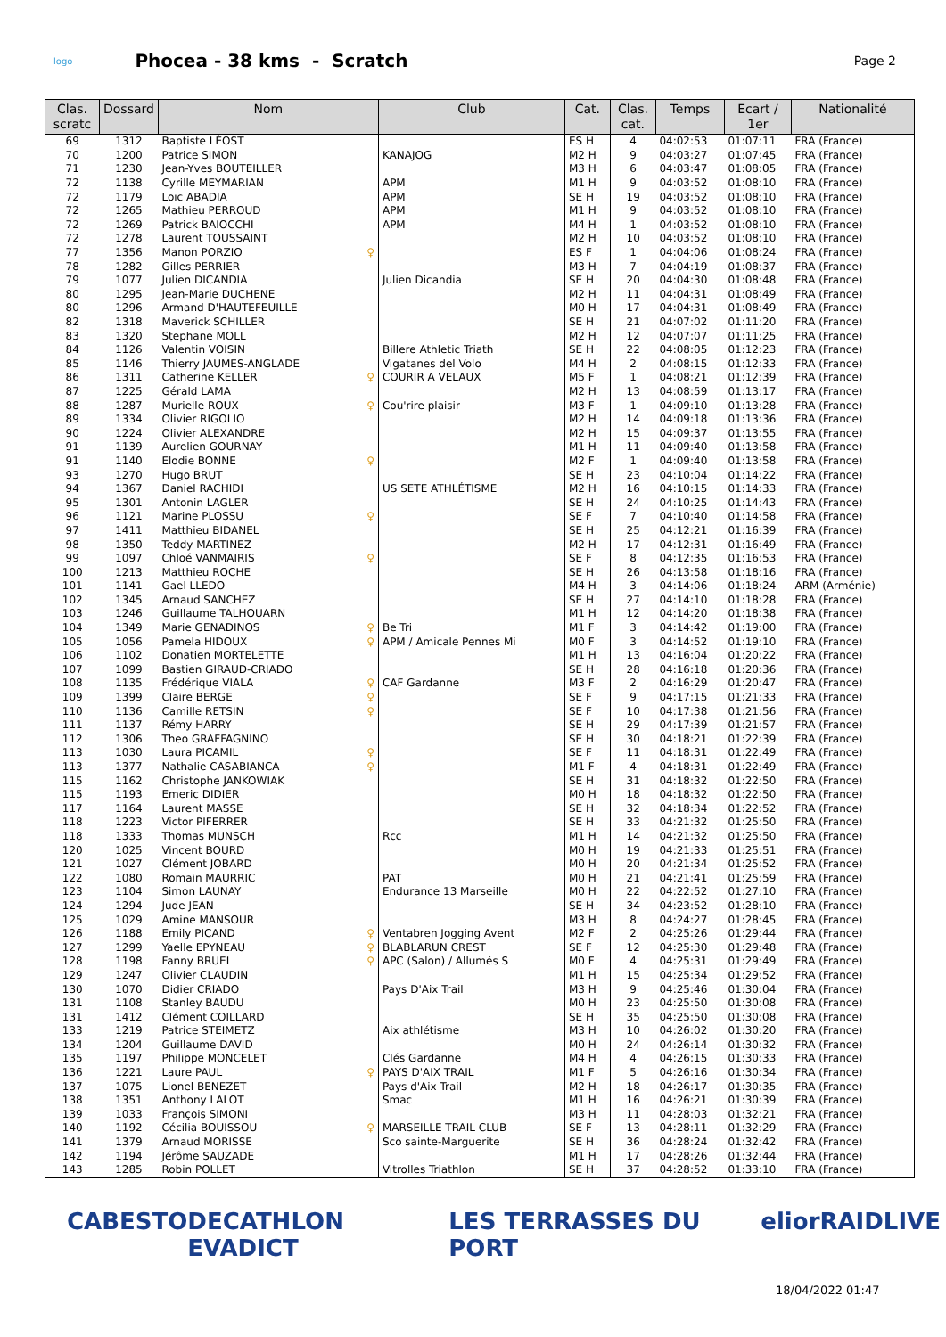logo
Phocea - 38 kms - Scratch
Page 2
| Clas. scratc | Dossard | Nom | Club | Cat. | Clas. cat. | Temps | Ecart / 1er | Nationalité |
| --- | --- | --- | --- | --- | --- | --- | --- | --- |
| 69 | 1312 | Baptiste LÉOST | | ES H | 4 | 04:02:53 | 01:07:11 | FRA (France) |
| 70 | 1200 | Patrice SIMON | KANAJOG | M2 H | 9 | 04:03:27 | 01:07:45 | FRA (France) |
| 71 | 1230 | Jean-Yves BOUTEILLER | | M3 H | 6 | 04:03:47 | 01:08:05 | FRA (France) |
| 72 | 1138 | Cyrille MEYMARIAN | APM | M1 H | 9 | 04:03:52 | 01:08:10 | FRA (France) |
| 72 | 1179 | Loïc ABADIA | APM | SE H | 19 | 04:03:52 | 01:08:10 | FRA (France) |
| 72 | 1265 | Mathieu PERROUD | APM | M1 H | 9 | 04:03:52 | 01:08:10 | FRA (France) |
| 72 | 1269 | Patrick BAIOCCHI | APM | M4 H | 1 | 04:03:52 | 01:08:10 | FRA (France) |
| 72 | 1278 | Laurent TOUSSAINT | | M2 H | 10 | 04:03:52 | 01:08:10 | FRA (France) |
| 77 | 1356 | Manon PORZIO ♀ | | ES F | 1 | 04:04:06 | 01:08:24 | FRA (France) |
| 78 | 1282 | Gilles PERRIER | | M3 H | 7 | 04:04:19 | 01:08:37 | FRA (France) |
| 79 | 1077 | Julien DICANDIA | Julien Dicandia | SE H | 20 | 04:04:30 | 01:08:48 | FRA (France) |
| 80 | 1295 | Jean-Marie DUCHENE | | M2 H | 11 | 04:04:31 | 01:08:49 | FRA (France) |
| 80 | 1296 | Armand D'HAUTEFEUILLE | | M0 H | 17 | 04:04:31 | 01:08:49 | FRA (France) |
| 82 | 1318 | Maverick SCHILLER | | SE H | 21 | 04:07:02 | 01:11:20 | FRA (France) |
| 83 | 1320 | Stephane MOLL | | M2 H | 12 | 04:07:07 | 01:11:25 | FRA (France) |
| 84 | 1126 | Valentin VOISIN | Billere Athletic Triath | SE H | 22 | 04:08:05 | 01:12:23 | FRA (France) |
| 85 | 1146 | Thierry JAUMES-ANGLADE | Vigatanes del Volo | M4 H | 2 | 04:08:15 | 01:12:33 | FRA (France) |
| 86 | 1311 | Catherine KELLER ♀ | COURIR A VELAUX | M5 F | 1 | 04:08:21 | 01:12:39 | FRA (France) |
| 87 | 1225 | Gérald LAMA | | M2 H | 13 | 04:08:59 | 01:13:17 | FRA (France) |
| 88 | 1287 | Murielle ROUX ♀ | Cou'rire plaisir | M3 F | 1 | 04:09:10 | 01:13:28 | FRA (France) |
| 89 | 1334 | Olivier RIGOLIO | | M2 H | 14 | 04:09:18 | 01:13:36 | FRA (France) |
| 90 | 1224 | Olivier ALEXANDRE | | M2 H | 15 | 04:09:37 | 01:13:55 | FRA (France) |
| 91 | 1139 | Aurelien GOURNAY | | M1 H | 11 | 04:09:40 | 01:13:58 | FRA (France) |
| 91 | 1140 | Elodie BONNE ♀ | | M2 F | 1 | 04:09:40 | 01:13:58 | FRA (France) |
| 93 | 1270 | Hugo BRUT | | SE H | 23 | 04:10:04 | 01:14:22 | FRA (France) |
| 94 | 1367 | Daniel RACHIDI | US SETE ATHLÉTISME | M2 H | 16 | 04:10:15 | 01:14:33 | FRA (France) |
| 95 | 1301 | Antonin LAGLER | | SE H | 24 | 04:10:25 | 01:14:43 | FRA (France) |
| 96 | 1121 | Marine PLOSSU ♀ | | SE F | 7 | 04:10:40 | 01:14:58 | FRA (France) |
| 97 | 1411 | Matthieu BIDANEL | | SE H | 25 | 04:12:21 | 01:16:39 | FRA (France) |
| 98 | 1350 | Teddy MARTINEZ | | M2 H | 17 | 04:12:31 | 01:16:49 | FRA (France) |
| 99 | 1097 | Chloé VANMAIRIS ♀ | | SE F | 8 | 04:12:35 | 01:16:53 | FRA (France) |
| 100 | 1213 | Matthieu ROCHE | | SE H | 26 | 04:13:58 | 01:18:16 | FRA (France) |
| 101 | 1141 | Gael LLEDO | | M4 H | 3 | 04:14:06 | 01:18:24 | ARM (Arménie) |
| 102 | 1345 | Arnaud SANCHEZ | | SE H | 27 | 04:14:10 | 01:18:28 | FRA (France) |
| 103 | 1246 | Guillaume TALHOUARN | | M1 H | 12 | 04:14:20 | 01:18:38 | FRA (France) |
| 104 | 1349 | Marie GENADINOS ♀ | Be Tri | M1 F | 3 | 04:14:42 | 01:19:00 | FRA (France) |
| 105 | 1056 | Pamela HIDOUX ♀ | APM / Amicale Pennes Mi | M0 F | 3 | 04:14:52 | 01:19:10 | FRA (France) |
| 106 | 1102 | Donatien MORTELETTE | | M1 H | 13 | 04:16:04 | 01:20:22 | FRA (France) |
| 107 | 1099 | Bastien GIRAUD-CRIADO | | SE H | 28 | 04:16:18 | 01:20:36 | FRA (France) |
| 108 | 1135 | Frédérique VIALA ♀ | CAF Gardanne | M3 F | 2 | 04:16:29 | 01:20:47 | FRA (France) |
| 109 | 1399 | Claire BERGE ♀ | | SE F | 9 | 04:17:15 | 01:21:33 | FRA (France) |
| 110 | 1136 | Camille RETSIN ♀ | | SE F | 10 | 04:17:38 | 01:21:56 | FRA (France) |
| 111 | 1137 | Rémy HARRY | | SE H | 29 | 04:17:39 | 01:21:57 | FRA (France) |
| 112 | 1306 | Theo GRAFFAGNINO | | SE H | 30 | 04:18:21 | 01:22:39 | FRA (France) |
| 113 | 1030 | Laura PICAMIL ♀ | | SE F | 11 | 04:18:31 | 01:22:49 | FRA (France) |
| 113 | 1377 | Nathalie CASABIANCA ♀ | | M1 F | 4 | 04:18:31 | 01:22:49 | FRA (France) |
| 115 | 1162 | Christophe JANKOWIAK | | SE H | 31 | 04:18:32 | 01:22:50 | FRA (France) |
| 115 | 1193 | Emeric DIDIER | | M0 H | 18 | 04:18:32 | 01:22:50 | FRA (France) |
| 117 | 1164 | Laurent MASSE | | SE H | 32 | 04:18:34 | 01:22:52 | FRA (France) |
| 118 | 1223 | Victor PIFERRER | | SE H | 33 | 04:21:32 | 01:25:50 | FRA (France) |
| 118 | 1333 | Thomas MUNSCH | Rcc | M1 H | 14 | 04:21:32 | 01:25:50 | FRA (France) |
| 120 | 1025 | Vincent BOURD | | M0 H | 19 | 04:21:33 | 01:25:51 | FRA (France) |
| 121 | 1027 | Clément JOBARD | | M0 H | 20 | 04:21:34 | 01:25:52 | FRA (France) |
| 122 | 1080 | Romain MAURRIC | PAT | M0 H | 21 | 04:21:41 | 01:25:59 | FRA (France) |
| 123 | 1104 | Simon LAUNAY | Endurance 13 Marseille | M0 H | 22 | 04:22:52 | 01:27:10 | FRA (France) |
| 124 | 1294 | Jude JEAN | | SE H | 34 | 04:23:52 | 01:28:10 | FRA (France) |
| 125 | 1029 | Amine MANSOUR | | M3 H | 8 | 04:24:27 | 01:28:45 | FRA (France) |
| 126 | 1188 | Emily PICAND ♀ | Ventabren Jogging Avent | M2 F | 2 | 04:25:26 | 01:29:44 | FRA (France) |
| 127 | 1299 | Yaelle EPYNEAU ♀ | BLABLARUN CREST | SE F | 12 | 04:25:30 | 01:29:48 | FRA (France) |
| 128 | 1198 | Fanny BRUEL ♀ | APC (Salon) / Allumés S | M0 F | 4 | 04:25:31 | 01:29:49 | FRA (France) |
| 129 | 1247 | Olivier CLAUDIN | | M1 H | 15 | 04:25:34 | 01:29:52 | FRA (France) |
| 130 | 1070 | Didier CRIADO | Pays D'Aix Trail | M3 H | 9 | 04:25:46 | 01:30:04 | FRA (France) |
| 131 | 1108 | Stanley BAUDU | | M0 H | 23 | 04:25:50 | 01:30:08 | FRA (France) |
| 131 | 1412 | Clément COILLARD | | SE H | 35 | 04:25:50 | 01:30:08 | FRA (France) |
| 133 | 1219 | Patrice STEIMETZ | Aix athlétisme | M3 H | 10 | 04:26:02 | 01:30:20 | FRA (France) |
| 134 | 1204 | Guillaume DAVID | | M0 H | 24 | 04:26:14 | 01:30:32 | FRA (France) |
| 135 | 1197 | Philippe MONCELET | Clés Gardanne | M4 H | 4 | 04:26:15 | 01:30:33 | FRA (France) |
| 136 | 1221 | Laure PAUL ♀ | PAYS D'AIX TRAIL | M1 F | 5 | 04:26:16 | 01:30:34 | FRA (France) |
| 137 | 1075 | Lionel BENEZET | Pays d'Aix Trail | M2 H | 18 | 04:26:17 | 01:30:35 | FRA (France) |
| 138 | 1351 | Anthony LALOT | Smac | M1 H | 16 | 04:26:21 | 01:30:39 | FRA (France) |
| 139 | 1033 | François SIMONI | | M3 H | 11 | 04:28:03 | 01:32:21 | FRA (France) |
| 140 | 1192 | Cécilia BOUISSOU ♀ | MARSEILLE TRAIL CLUB | SE F | 13 | 04:28:11 | 01:32:29 | FRA (France) |
| 141 | 1379 | Arnaud MORISSE | Sco sainte-Marguerite | SE H | 36 | 04:28:24 | 01:32:42 | FRA (France) |
| 142 | 1194 | Jérôme SAUZADE | | M1 H | 17 | 04:28:26 | 01:32:44 | FRA (France) |
| 143 | 1285 | Robin POLLET | Vitrolles Triathlon | SE H | 37 | 04:28:52 | 01:33:10 | FRA (France) |
CABESTO DECATHLON EVADICT LES TERRASSES DU PORT elior RAIDLIVE
18/04/2022 01:47